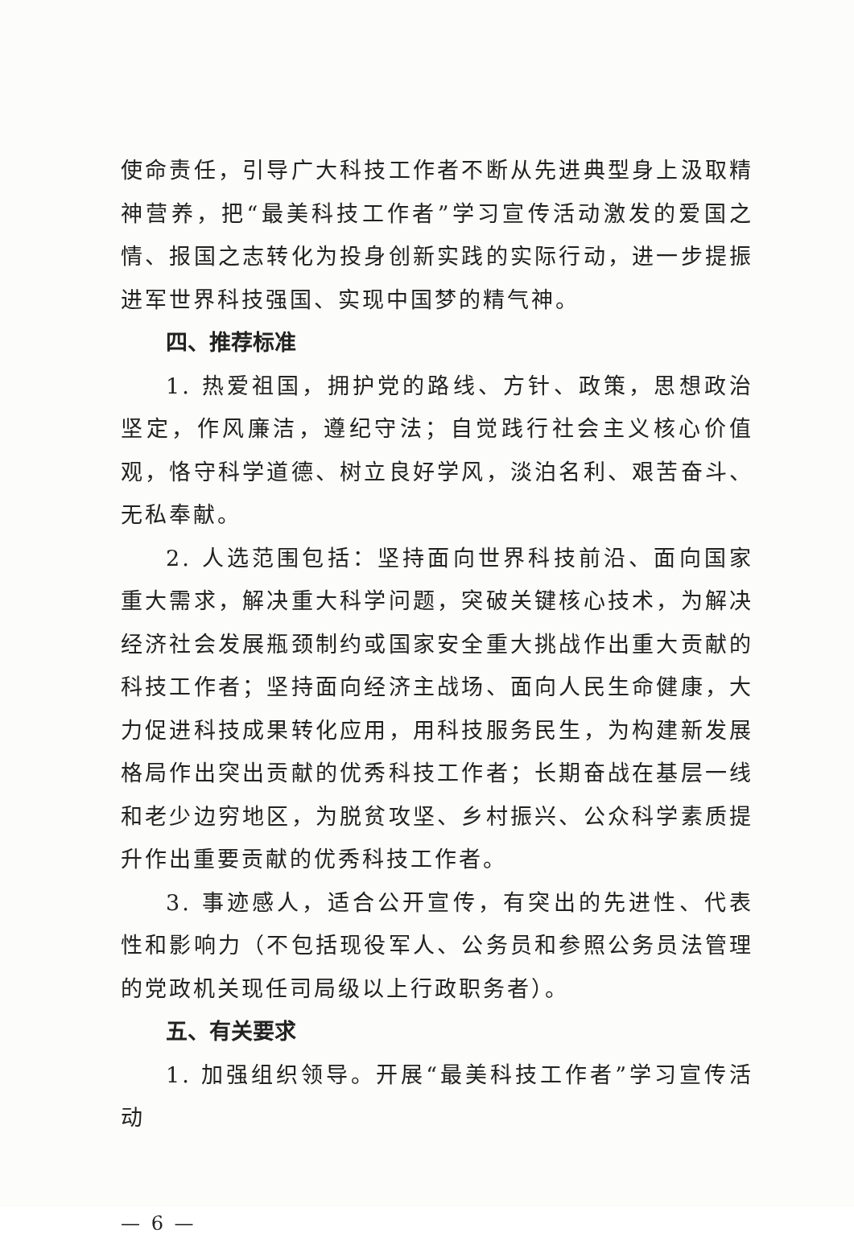使命责任，引导广大科技工作者不断从先进典型身上汲取精神营养，把“最美科技工作者”学习宣传活动激发的爱国之情、报国之志转化为投身创新实践的实际行动，进一步提振进军世界科技强国、实现中国梦的精气神。
四、推荐标准
1. 热爱祖国，拥护党的路线、方针、政策，思想政治坚定，作风廉洁，遵纪守法；自觉践行社会主义核心价值观，恪守科学道德、树立良好学风，淡泊名利、艰苦奋斗、无私奉献。
2. 人选范围包括：坚持面向世界科技前沿、面向国家重大需求，解决重大科学问题，突破关键核心技术，为解决经济社会发展瓶颈制约或国家安全重大挑战作出重大贡献的科技工作者；坚持面向经济主战场、面向人民生命健康，大力促进科技成果转化应用，用科技服务民生，为构建新发展格局作出突出贡献的优秀科技工作者；长期奋战在基层一线和老少边穷地区，为脱贫攻坚、乡村振兴、公众科学素质提升作出重要贡献的优秀科技工作者。
3. 事迹感人，适合公开宣传，有突出的先进性、代表性和影响力（不包括现役军人、公务员和参照公务员法管理的党政机关现任司局级以上行政职务者）。
五、有关要求
1. 加强组织领导。开展“最美科技工作者”学习宣传活动
— 6 —